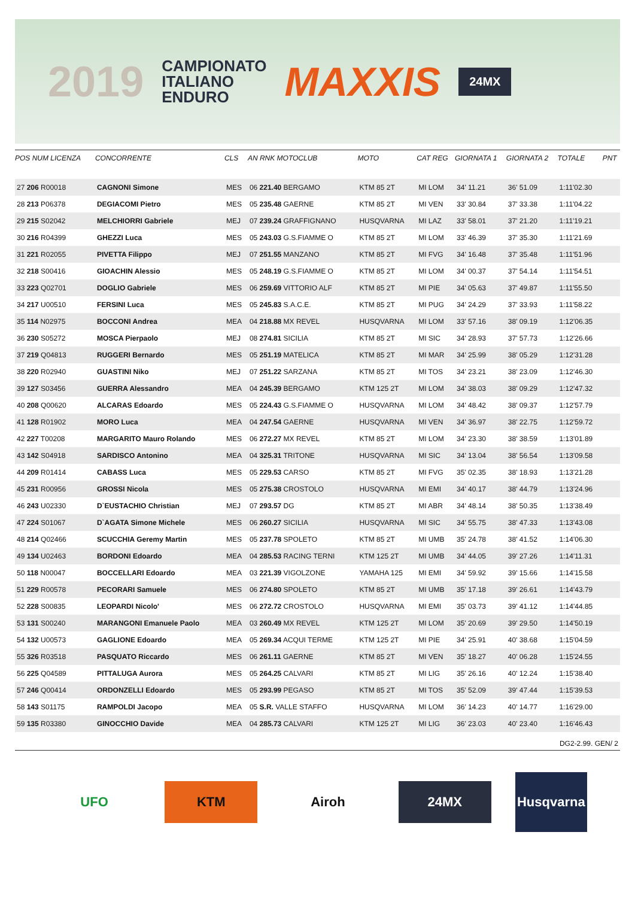2019
CAMPIONATO
ITALIANO
ENDURO
MAXXIS
24MX
| POS NUM LICENZA | CONCORRENTE | CLS | AN RNK MOTOCLUB | MOTO | CAT REG | GIORNATA 1 | GIORNATA 2 | TOTALE | PNT |
| --- | --- | --- | --- | --- | --- | --- | --- | --- | --- |
| 27 206 R00018 | CAGNONI Simone | MES | 06 221.40 BERGAMO | KTM 85 2T | MI LOM | 34' 11.21 | 36' 51.09 | 1:11'02.30 | |
| 28 213 P06378 | DEGIACOMI Pietro | MES | 05 235.48 GAERNE | KTM 85 2T | MI VEN | 33' 30.84 | 37' 33.38 | 1:11'04.22 | |
| 29 215 S02042 | MELCHIORRI Gabriele | MEJ | 07 239.24 GRAFFIGNANO | HUSQVARNA | MI LAZ | 33' 58.01 | 37' 21.20 | 1:11'19.21 | |
| 30 216 R04399 | GHEZZI Luca | MES | 05 243.03 G.S.FIAMME O | KTM 85 2T | MI LOM | 33' 46.39 | 37' 35.30 | 1:11'21.69 | |
| 31 221 R02055 | PIVETTA Filippo | MEJ | 07 251.55 MANZANO | KTM 85 2T | MI FVG | 34' 16.48 | 37' 35.48 | 1:11'51.96 | |
| 32 218 S00416 | GIOACHIN Alessio | MES | 05 248.19 G.S.FIAMME O | KTM 85 2T | MI LOM | 34' 00.37 | 37' 54.14 | 1:11'54.51 | |
| 33 223 Q02701 | DOGLIO Gabriele | MES | 06 259.69 VITTORIO ALF | KTM 85 2T | MI PIE | 34' 05.63 | 37' 49.87 | 1:11'55.50 | |
| 34 217 U00510 | FERSINI Luca | MES | 05 245.83 S.A.C.E. | KTM 85 2T | MI PUG | 34' 24.29 | 37' 33.93 | 1:11'58.22 | |
| 35 114 N02975 | BOCCONI Andrea | MEA | 04 218.88 MX REVEL | HUSQVARNA | MI LOM | 33' 57.16 | 38' 09.19 | 1:12'06.35 | |
| 36 230 S05272 | MOSCA Pierpaolo | MEJ | 08 274.81 SICILIA | KTM 85 2T | MI SIC | 34' 28.93 | 37' 57.73 | 1:12'26.66 | |
| 37 219 Q04813 | RUGGERI Bernardo | MES | 05 251.19 MATELICA | KTM 85 2T | MI MAR | 34' 25.99 | 38' 05.29 | 1:12'31.28 | |
| 38 220 R02940 | GUASTINI Niko | MEJ | 07 251.22 SARZANA | KTM 85 2T | MI TOS | 34' 23.21 | 38' 23.09 | 1:12'46.30 | |
| 39 127 S03456 | GUERRA Alessandro | MEA | 04 245.39 BERGAMO | KTM 125 2T | MI LOM | 34' 38.03 | 38' 09.29 | 1:12'47.32 | |
| 40 208 Q00620 | ALCARAS Edoardo | MES | 05 224.43 G.S.FIAMME O | HUSQVARNA | MI LOM | 34' 48.42 | 38' 09.37 | 1:12'57.79 | |
| 41 128 R01902 | MORO Luca | MEA | 04 247.54 GAERNE | HUSQVARNA | MI VEN | 34' 36.97 | 38' 22.75 | 1:12'59.72 | |
| 42 227 T00208 | MARGARITO Mauro Rolando | MES | 06 272.27 MX REVEL | KTM 85 2T | MI LOM | 34' 23.30 | 38' 38.59 | 1:13'01.89 | |
| 43 142 S04918 | SARDISCO Antonino | MEA | 04 325.31 TRITONE | HUSQVARNA | MI SIC | 34' 13.04 | 38' 56.54 | 1:13'09.58 | |
| 44 209 R01414 | CABASS Luca | MES | 05 229.53 CARSO | KTM 85 2T | MI FVG | 35' 02.35 | 38' 18.93 | 1:13'21.28 | |
| 45 231 R00956 | GROSSI Nicola | MES | 05 275.38 CROSTOLO | HUSQVARNA | MI EMI | 34' 40.17 | 38' 44.79 | 1:13'24.96 | |
| 46 243 U02330 | D`EUSTACHIO Christian | MEJ | 07 293.57 DG | KTM 85 2T | MI ABR | 34' 48.14 | 38' 50.35 | 1:13'38.49 | |
| 47 224 S01067 | D`AGATA Simone Michele | MES | 06 260.27 SICILIA | HUSQVARNA | MI SIC | 34' 55.75 | 38' 47.33 | 1:13'43.08 | |
| 48 214 Q02466 | SCUCCHIA Geremy Martin | MES | 05 237.78 SPOLETO | KTM 85 2T | MI UMB | 35' 24.78 | 38' 41.52 | 1:14'06.30 | |
| 49 134 U02463 | BORDONI Edoardo | MEA | 04 285.53 RACING TERNI | KTM 125 2T | MI UMB | 34' 44.05 | 39' 27.26 | 1:14'11.31 | |
| 50 118 N00047 | BOCCELLARI Edoardo | MEA | 03 221.39 VIGOLZONE | YAMAHA 125 | MI EMI | 34' 59.92 | 39' 15.66 | 1:14'15.58 | |
| 51 229 R00578 | PECORARI Samuele | MES | 06 274.80 SPOLETO | KTM 85 2T | MI UMB | 35' 17.18 | 39' 26.61 | 1:14'43.79 | |
| 52 228 S00835 | LEOPARDI Nicolo' | MES | 06 272.72 CROSTOLO | HUSQVARNA | MI EMI | 35' 03.73 | 39' 41.12 | 1:14'44.85 | |
| 53 131 S00240 | MARANGONI Emanuele Paolo | MEA | 03 260.49 MX REVEL | KTM 125 2T | MI LOM | 35' 20.69 | 39' 29.50 | 1:14'50.19 | |
| 54 132 U00573 | GAGLIONE Edoardo | MEA | 05 269.34 ACQUI TERME | KTM 125 2T | MI PIE | 34' 25.91 | 40' 38.68 | 1:15'04.59 | |
| 55 326 R03518 | PASQUATO Riccardo | MES | 06 261.11 GAERNE | KTM 85 2T | MI VEN | 35' 18.27 | 40' 06.28 | 1:15'24.55 | |
| 56 225 Q04589 | PITTALUGA Aurora | MES | 05 264.25 CALVARI | KTM 85 2T | MI LIG | 35' 26.16 | 40' 12.24 | 1:15'38.40 | |
| 57 246 Q00414 | ORDONZELLI Edoardo | MES | 05 293.99 PEGASO | KTM 85 2T | MI TOS | 35' 52.09 | 39' 47.44 | 1:15'39.53 | |
| 58 143 S01175 | RAMPOLDI Jacopo | MEA | 05 S.R. VALLE STAFFO | HUSQVARNA | MI LOM | 36' 14.23 | 40' 14.77 | 1:16'29.00 | |
| 59 135 R03380 | GINOCCHIO Davide | MEA | 04 285.73 CALVARI | KTM 125 2T | MI LIG | 36' 23.03 | 40' 23.40 | 1:16'46.43 | |
DG2-2.99. GEN/ 2
UFO KTM Airoh 24MX
Husqvarna